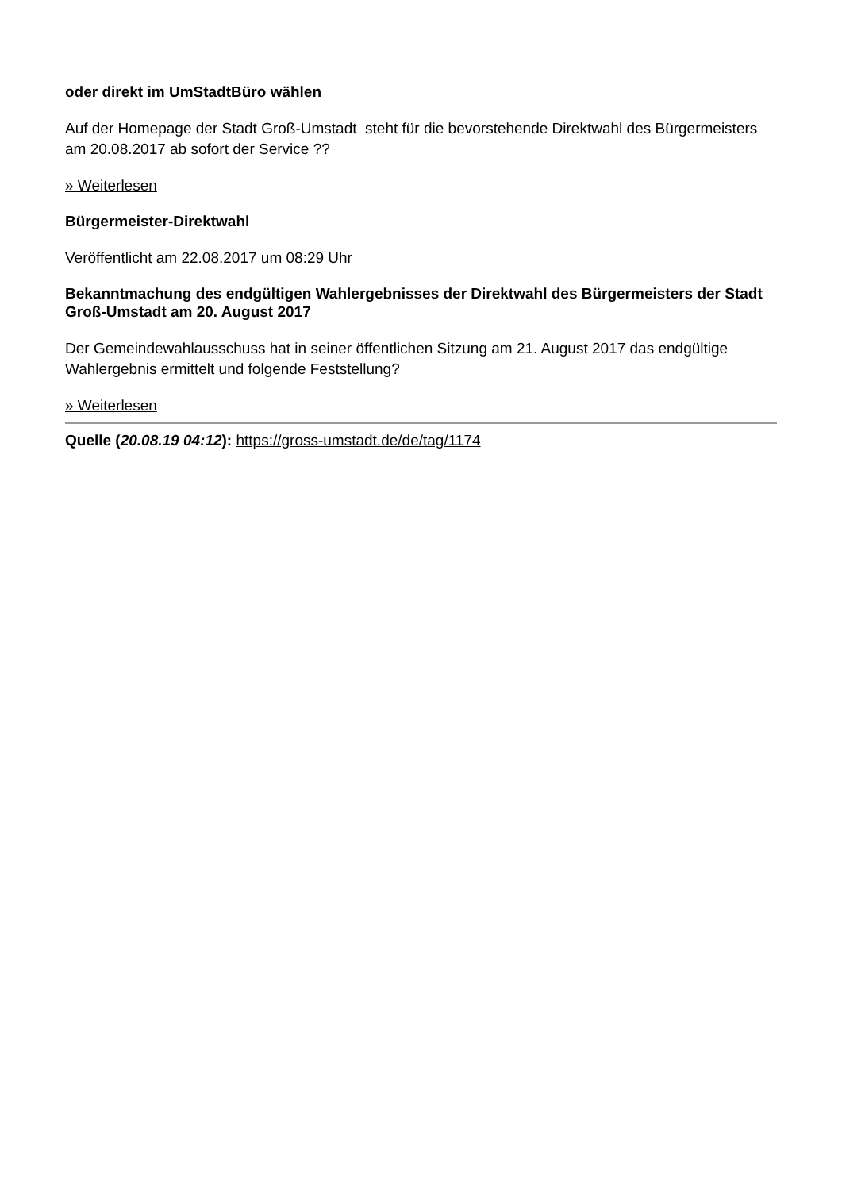oder direkt im UmStadtBüro wählen
Auf der Homepage der Stadt Groß-Umstadt steht für die bevorstehende Direktwahl des Bürgermeisters am 20.08.2017 ab sofort der Service ??
» Weiterlesen
Bürgermeister-Direktwahl
Veröffentlicht am 22.08.2017 um 08:29 Uhr
Bekanntmachung des endgültigen Wahlergebnisses der Direktwahl des Bürgermeisters der Stadt Groß-Umstadt am 20. August 2017
Der Gemeindewahlausschuss hat in seiner öffentlichen Sitzung am 21. August 2017 das endgültige Wahlergebnis ermittelt und folgende Feststellung?
» Weiterlesen
Quelle (20.08.19 04:12): https://gross-umstadt.de/de/tag/1174